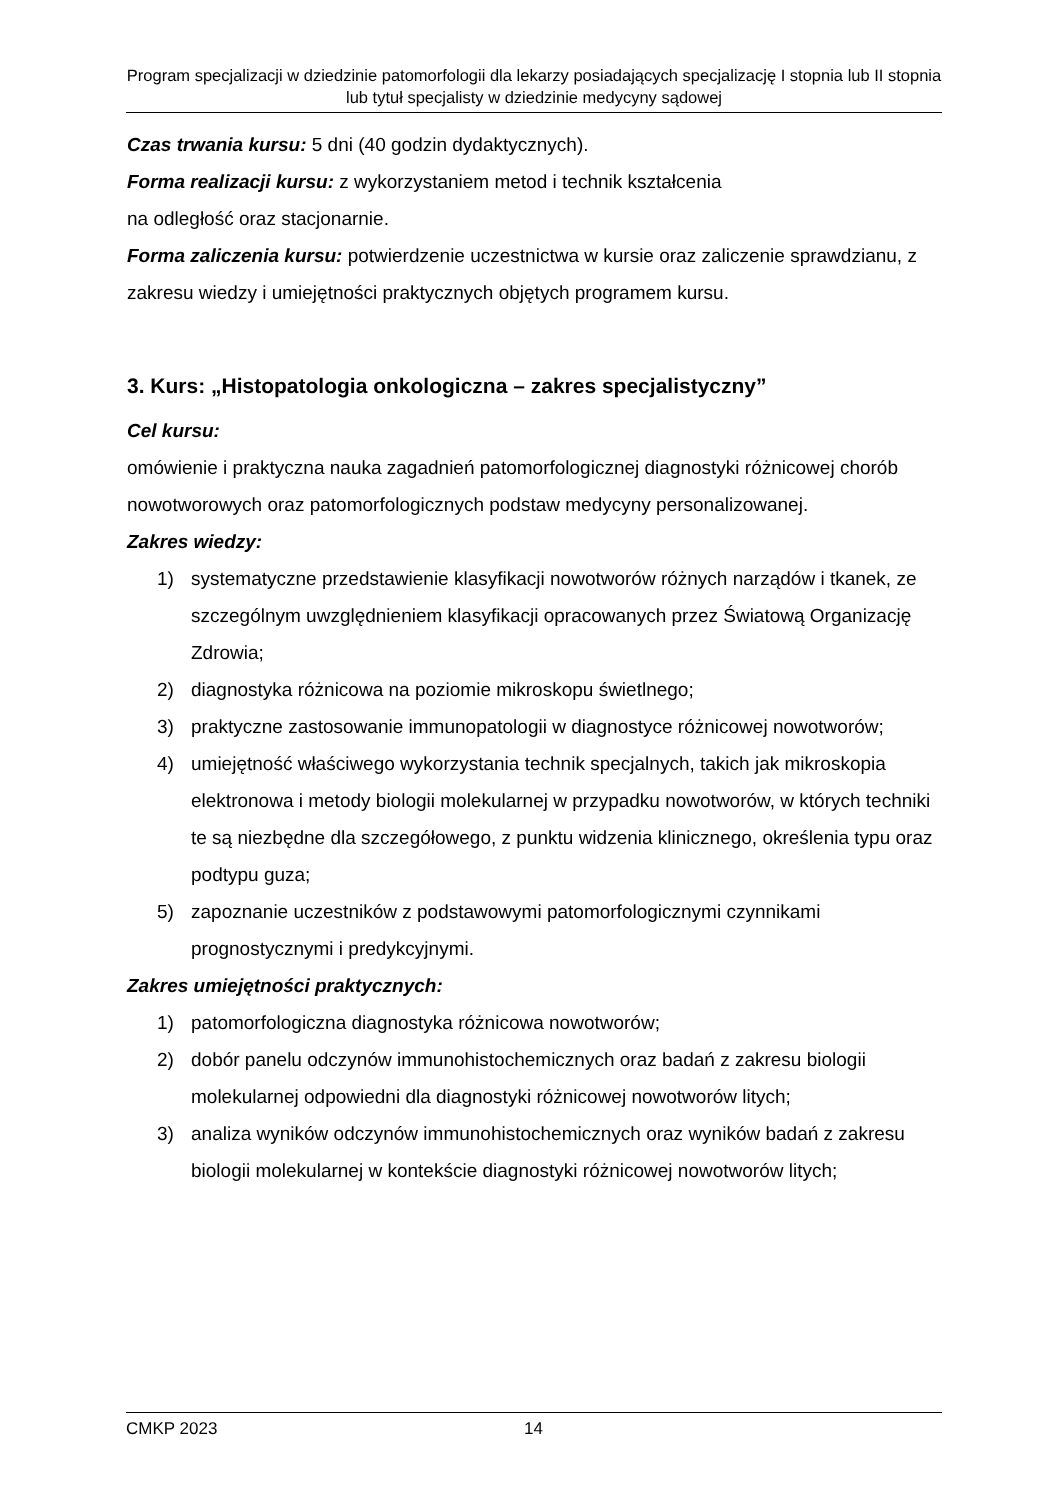Program specjalizacji w dziedzinie patomorfologii dla lekarzy posiadających specjalizację I stopnia lub II stopnia lub tytuł specjalisty w dziedzinie medycyny sądowej
Czas trwania kursu: 5 dni (40 godzin dydaktycznych).
Forma realizacji kursu: z wykorzystaniem metod i technik kształcenia
na odległość oraz stacjonarnie.
Forma zaliczenia kursu: potwierdzenie uczestnictwa w kursie oraz zaliczenie sprawdzianu, z zakresu wiedzy i umiejętności praktycznych objętych programem kursu.
3. Kurs: „Histopatologia onkologiczna – zakres specjalistyczny”
Cel kursu:
omówienie i praktyczna nauka zagadnień patomorfologicznej diagnostyki różnicowej chorób nowotworowych oraz patomorfologicznych podstaw medycyny personalizowanej.
Zakres wiedzy:
1) systematyczne przedstawienie klasyfikacji nowotworów różnych narządów i tkanek, ze szczególnym uwzględnieniem klasyfikacji opracowanych przez Światową Organizację Zdrowia;
2) diagnostyka różnicowa na poziomie mikroskopu świetlnego;
3) praktyczne zastosowanie immunopatologii w diagnostyce różnicowej nowotworów;
4) umiejętność właściwego wykorzystania technik specjalnych, takich jak mikroskopia elektronowa i metody biologii molekularnej w przypadku nowotworów, w których techniki te są niezbędne dla szczegółowego, z punktu widzenia klinicznego, określenia typu oraz podtypu guza;
5) zapoznanie uczestników z podstawowymi patomorfologicznymi czynnikami prognostycznymi i predykcyjnymi.
Zakres umiejętności praktycznych:
1) patomorfologiczna diagnostyka różnicowa nowotworów;
2) dobór panelu odczynów immunohistochemicznych oraz badań z zakresu biologii molekularnej odpowiedni dla diagnostyki różnicowej nowotworów litych;
3) analiza wyników odczynów immunohistochemicznych oraz wyników badań z zakresu biologii molekularnej w kontekście diagnostyki różnicowej nowotworów litych;
CMKP 2023 14